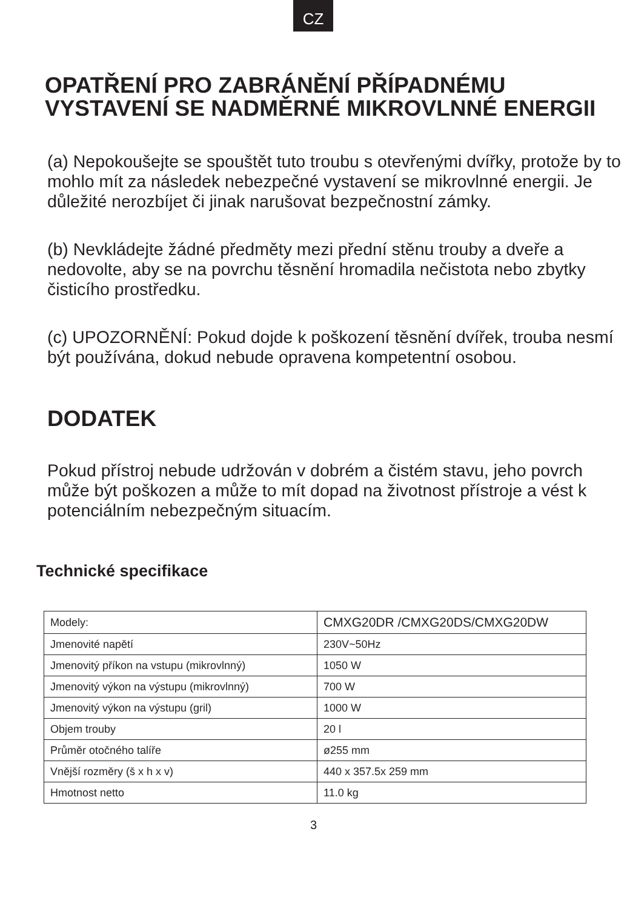CZ
OPATŘENÍ PRO ZABRÁNĚNÍ PŘÍPADNÉMU VYSTAVENÍ SE NADMĚRNÉ MIKROVLNNÉ ENERGII
(a) Nepokoušejte se spouštět tuto troubu s otevřenými dvířky, protože by to mohlo mít za následek nebezpečné vystavení se mikrovlnné energii. Je důležité nerozbíjet či jinak narušovat bezpečnostní zámky.
(b) Nevkládejte žádné předměty mezi přední stěnu trouby a dveře a nedovolte, aby se na povrchu těsnění hromadila nečistota nebo zbytky čisticího prostředku.
(c) UPOZORNĚNÍ: Pokud dojde k poškození těsnění dvířek, trouba nesmí být používána, dokud nebude opravena kompetentní osobou.
DODATEK
Pokud přístroj nebude udržován v dobrém a čistém stavu, jeho povrch může být poškozen a může to mít dopad na životnost přístroje a vést k potenciálním nebezpečným situacím.
Technické specifikace
| Modely: | CMXG20DR /CMXG20DS/CMXG20DW |
| Jmenovité napětí | 230V~50Hz |
| Jmenovitý příkon na vstupu (mikrovlnný) | 1050 W |
| Jmenovitý výkon na výstupu (mikrovlnný) | 700 W |
| Jmenovitý výkon na výstupu (gril) | 1000 W |
| Objem trouby | 20 l |
| Průměr otočného talíře | ø255 mm |
| Vnější rozměry (š x h x v) | 440 x 357.5x 259 mm |
| Hmotnost netto | 11.0 kg |
3